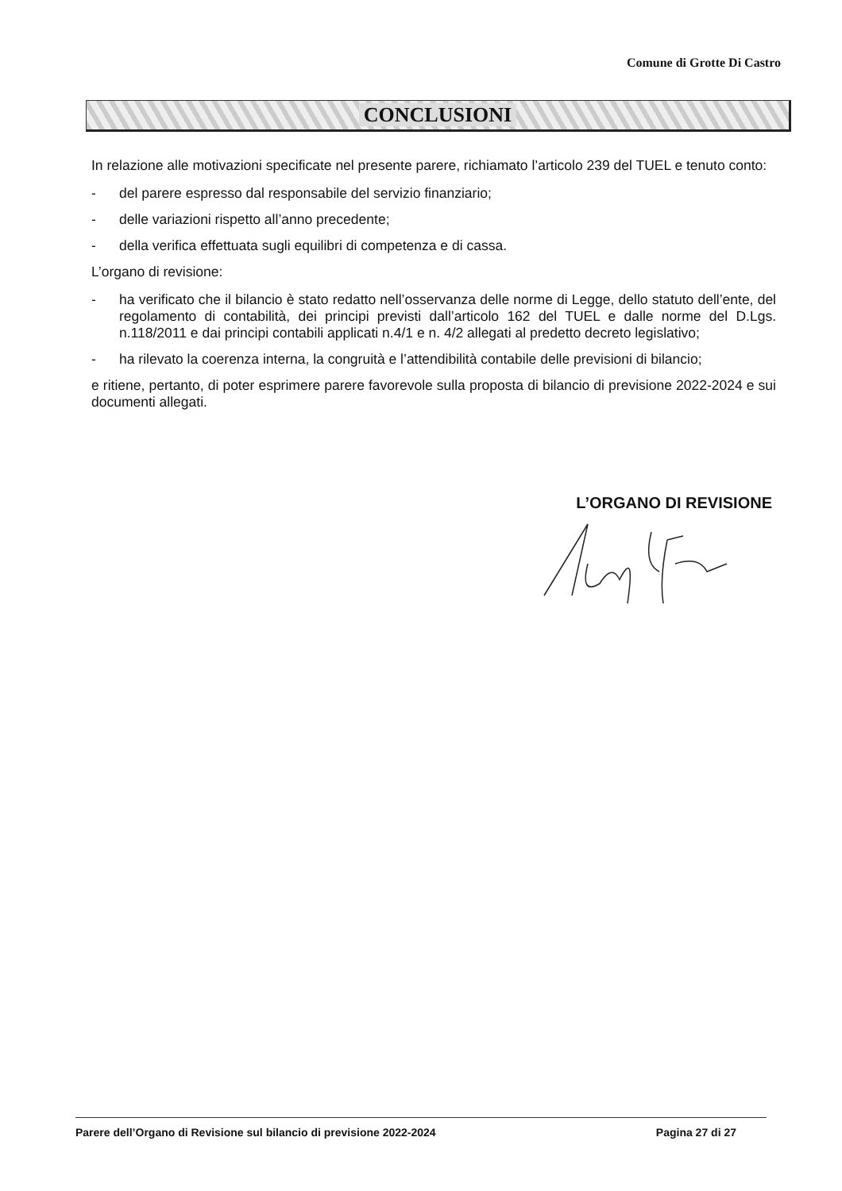Comune di Grotte Di Castro
CONCLUSIONI
In relazione alle motivazioni specificate nel presente parere, richiamato l’articolo 239 del TUEL e tenuto conto:
- del parere espresso dal responsabile del servizio finanziario;
- delle variazioni rispetto all’anno precedente;
- della verifica effettuata sugli equilibri di competenza e di cassa.
L’organo di revisione:
- ha verificato che il bilancio è stato redatto nell’osservanza delle norme di Legge, dello statuto dell’ente, del regolamento di contabilità, dei principi previsti dall’articolo 162 del TUEL e dalle norme del D.Lgs. n.118/2011 e dai principi contabili applicati n.4/1 e n. 4/2 allegati al predetto decreto legislativo;
- ha rilevato la coerenza interna, la congruità e l’attendibilità contabile delle previsioni di bilancio;
e ritiene, pertanto, di poter esprimere parere favorevole sulla proposta di bilancio di previsione 2022-2024 e sui documenti allegati.
L’ORGANO DI REVISIONE
Parere dell’Organo di Revisione sul bilancio di previsione 2022-2024 Pagina 27 di 27